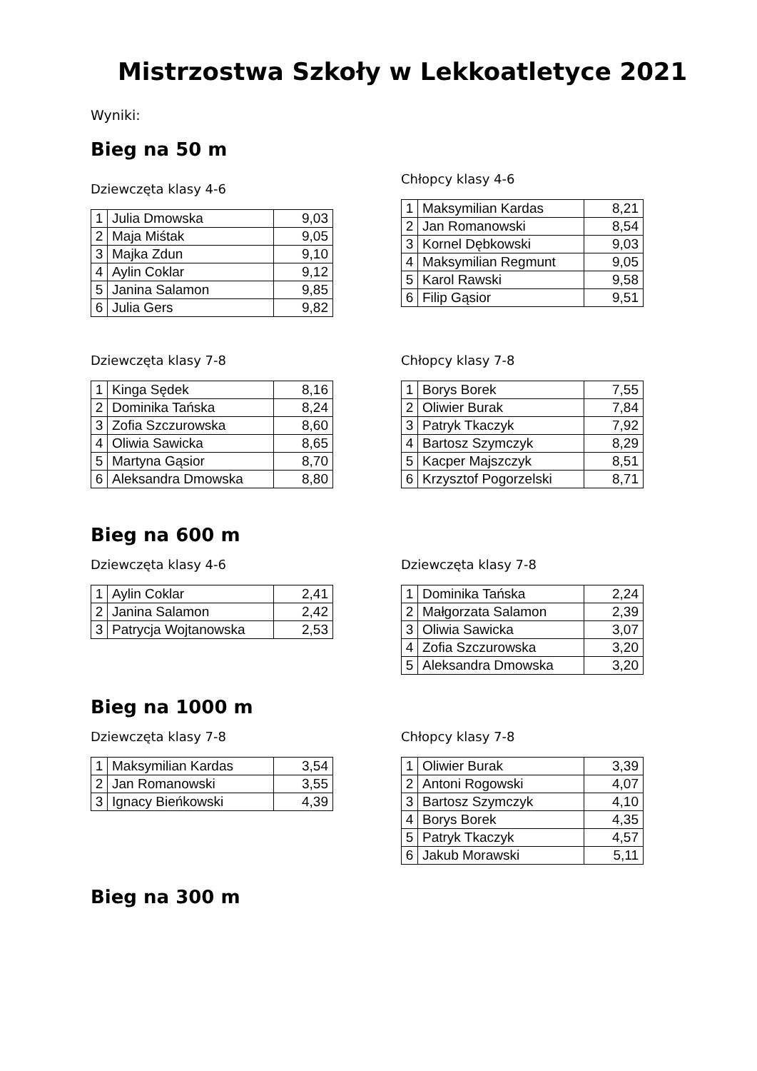Mistrzostwa Szkoły w Lekkoatletyce 2021
Wyniki:
Bieg na 50 m
Dziewczęta klasy 4-6
| 1 | Julia Dmowska | 9,03 |
| 2 | Maja Miśtak | 9,05 |
| 3 | Majka Zdun | 9,10 |
| 4 | Aylin Coklar | 9,12 |
| 5 | Janina Salamon | 9,85 |
| 6 | Julia Gers | 9,82 |
Chłopcy klasy 4-6
| 1 | Maksymilian Kardas | 8,21 |
| 2 | Jan Romanowski | 8,54 |
| 3 | Kornel Dębkowski | 9,03 |
| 4 | Maksymilian Regmunt | 9,05 |
| 5 | Karol Rawski | 9,58 |
| 6 | Filip Gąsior | 9,51 |
Dziewczęta klasy 7-8
| 1 | Kinga Sędek | 8,16 |
| 2 | Dominika Tańska | 8,24 |
| 3 | Zofia Szczurowska | 8,60 |
| 4 | Oliwia Sawicka | 8,65 |
| 5 | Martyna Gąsior | 8,70 |
| 6 | Aleksandra Dmowska | 8,80 |
Chłopcy klasy 7-8
| 1 | Borys Borek | 7,55 |
| 2 | Oliwier Burak | 7,84 |
| 3 | Patryk Tkaczyk | 7,92 |
| 4 | Bartosz Szymczyk | 8,29 |
| 5 | Kacper Majszczyk | 8,51 |
| 6 | Krzysztof Pogorzelski | 8,71 |
Bieg na 600 m
Dziewczęta klasy 4-6
| 1 | Aylin Coklar | 2,41 |
| 2 | Janina Salamon | 2,42 |
| 3 | Patrycja Wojtanowska | 2,53 |
Dziewczęta klasy 7-8
| 1 | Dominika Tańska | 2,24 |
| 2 | Małgorzata Salamon | 2,39 |
| 3 | Oliwia Sawicka | 3,07 |
| 4 | Zofia Szczurowska | 3,20 |
| 5 | Aleksandra Dmowska | 3,20 |
Bieg na 1000 m
Dziewczęta klasy 7-8
| 1 | Maksymilian Kardas | 3,54 |
| 2 | Jan Romanowski | 3,55 |
| 3 | Ignacy Bieńkowski | 4,39 |
Chłopcy klasy 7-8
| 1 | Oliwier Burak | 3,39 |
| 2 | Antoni Rogowski | 4,07 |
| 3 | Bartosz Szymczyk | 4,10 |
| 4 | Borys Borek | 4,35 |
| 5 | Patryk Tkaczyk | 4,57 |
| 6 | Jakub Morawski | 5,11 |
Bieg na 300 m